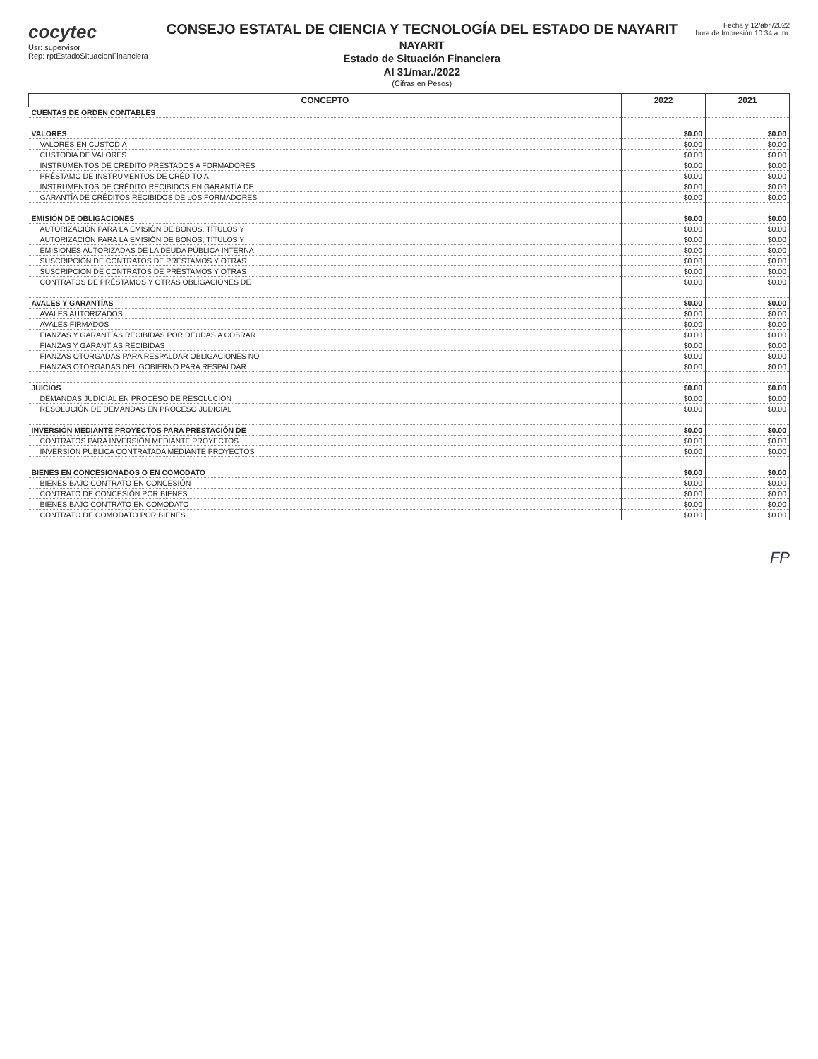cocytec
Usr: supervisor
Rep: rptEstadoSituacionFinanciera
CONSEJO ESTATAL DE CIENCIA Y TECNOLOGÍA DEL ESTADO DE NAYARIT
NAYARIT
Estado de Situación Financiera
Al 31/mar./2022
(Cifras en Pesos)
Fecha y 12/abr./2022
hora de Impresión 10:34 a. m.
| CONCEPTO | 2022 | 2021 |
| --- | --- | --- |
| CUENTAS DE ORDEN CONTABLES | | |
| VALORES | $0.00 | $0.00 |
| VALORES EN CUSTODIA | $0.00 | $0.00 |
| CUSTODIA DE VALORES | $0.00 | $0.00 |
| INSTRUMENTOS DE CRÉDITO PRESTADOS A FORMADORES | $0.00 | $0.00 |
| PRÉSTAMO DE INSTRUMENTOS DE CRÉDITO A | $0.00 | $0.00 |
| INSTRUMENTOS DE CRÉDITO RECIBIDOS EN GARANTÍA DE | $0.00 | $0.00 |
| GARANTÍA DE CRÉDITOS RECIBIDOS DE LOS FORMADORES | $0.00 | $0.00 |
| EMISIÓN DE OBLIGACIONES | $0.00 | $0.00 |
| AUTORIZACIÓN PARA LA EMISIÓN DE BONOS, TÍTULOS Y | $0.00 | $0.00 |
| AUTORIZACIÓN PARA LA EMISIÓN DE BONOS, TÍTULOS Y | $0.00 | $0.00 |
| EMISIONES AUTORIZADAS DE LA DEUDA PÚBLICA INTERNA | $0.00 | $0.00 |
| SUSCRIPCIÓN DE CONTRATOS DE PRÉSTAMOS Y OTRAS | $0.00 | $0.00 |
| SUSCRIPCIÓN DE CONTRATOS DE PRÉSTAMOS Y OTRAS | $0.00 | $0.00 |
| CONTRATOS DE PRÉSTAMOS Y OTRAS OBLIGACIONES DE | $0.00 | $0.00 |
| AVALES Y GARANTÍAS | $0.00 | $0.00 |
| AVALES AUTORIZADOS | $0.00 | $0.00 |
| AVALES FIRMADOS | $0.00 | $0.00 |
| FIANZAS Y GARANTÍAS RECIBIDAS POR DEUDAS A COBRAR | $0.00 | $0.00 |
| FIANZAS Y GARANTÍAS RECIBIDAS | $0.00 | $0.00 |
| FIANZAS OTORGADAS PARA RESPALDAR OBLIGACIONES NO | $0.00 | $0.00 |
| FIANZAS OTORGADAS DEL GOBIERNO PARA RESPALDAR | $0.00 | $0.00 |
| JUICIOS | $0.00 | $0.00 |
| DEMANDAS JUDICIAL EN PROCESO DE RESOLUCIÓN | $0.00 | $0.00 |
| RESOLUCIÓN DE DEMANDAS EN PROCESO JUDICIAL | $0.00 | $0.00 |
| INVERSIÓN MEDIANTE PROYECTOS PARA PRESTACIÓN DE | $0.00 | $0.00 |
| CONTRATOS PARA INVERSIÓN MEDIANTE PROYECTOS | $0.00 | $0.00 |
| INVERSIÓN PÚBLICA CONTRATADA MEDIANTE PROYECTOS | $0.00 | $0.00 |
| BIENES EN CONCESIONADOS O EN COMODATO | $0.00 | $0.00 |
| BIENES BAJO CONTRATO EN CONCESIÓN | $0.00 | $0.00 |
| CONTRATO DE CONCESIÓN POR BIENES | $0.00 | $0.00 |
| BIENES BAJO CONTRATO EN COMODATO | $0.00 | $0.00 |
| CONTRATO DE COMODATO POR BIENES | $0.00 | $0.00 |
FP